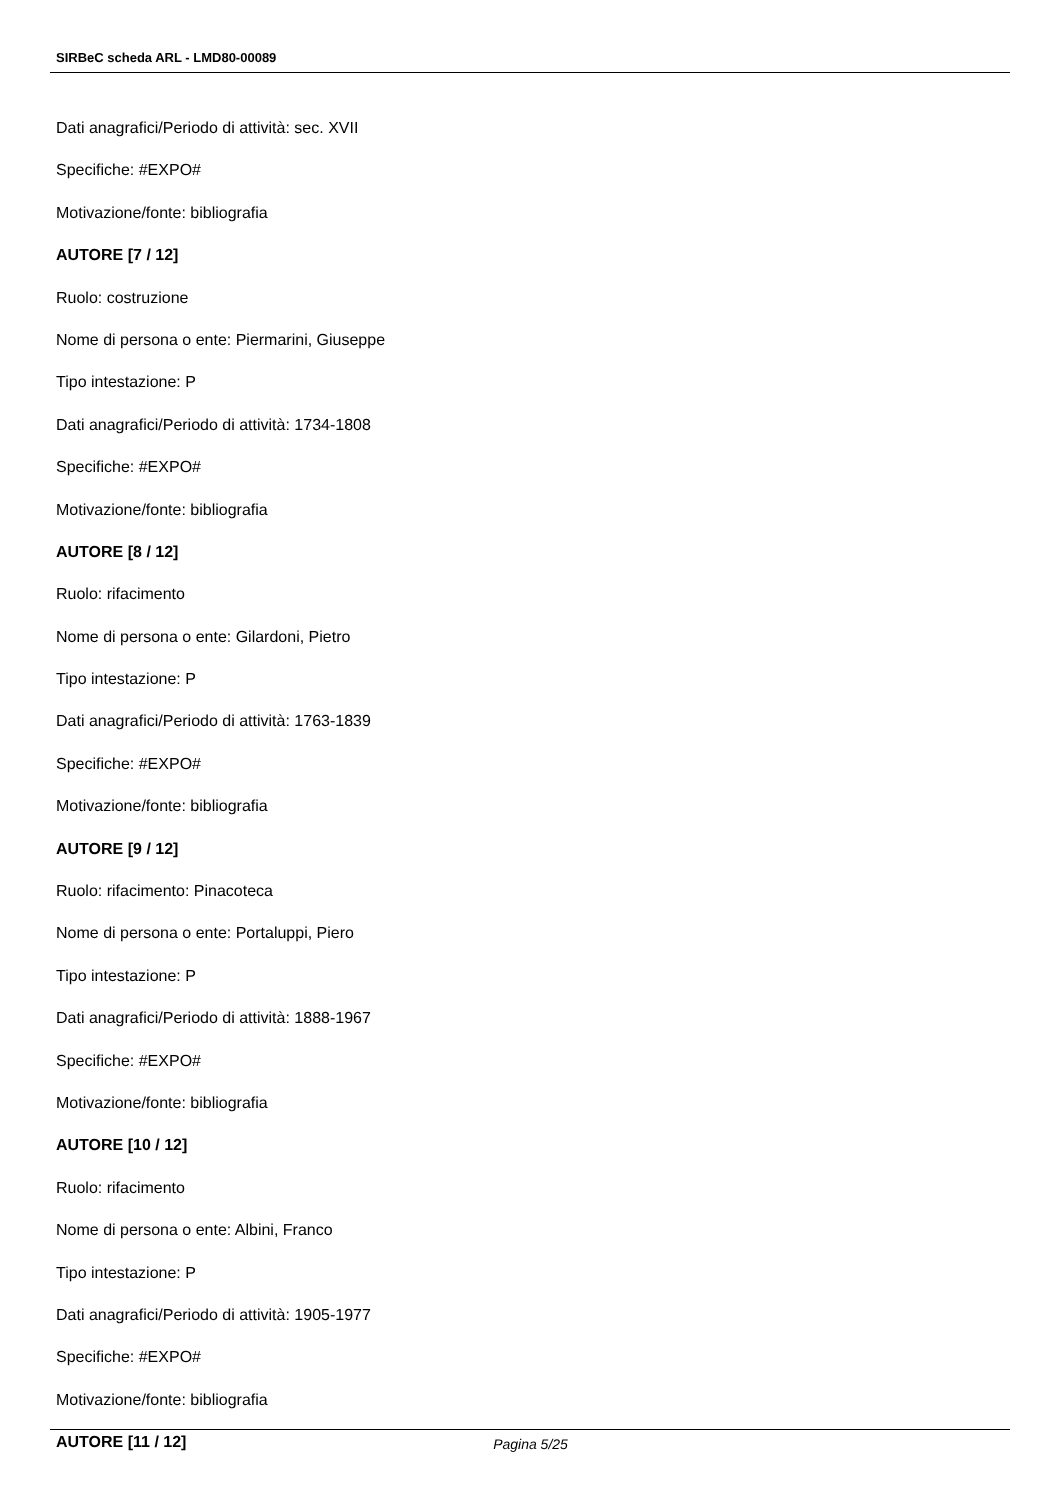SIRBeC scheda ARL - LMD80-00089
Dati anagrafici/Periodo di attività: sec. XVII
Specifiche: #EXPO#
Motivazione/fonte: bibliografia
AUTORE [7 / 12]
Ruolo: costruzione
Nome di persona o ente: Piermarini, Giuseppe
Tipo intestazione: P
Dati anagrafici/Periodo di attività: 1734-1808
Specifiche: #EXPO#
Motivazione/fonte: bibliografia
AUTORE [8 / 12]
Ruolo: rifacimento
Nome di persona o ente: Gilardoni, Pietro
Tipo intestazione: P
Dati anagrafici/Periodo di attività: 1763-1839
Specifiche: #EXPO#
Motivazione/fonte: bibliografia
AUTORE [9 / 12]
Ruolo: rifacimento: Pinacoteca
Nome di persona o ente: Portaluppi, Piero
Tipo intestazione: P
Dati anagrafici/Periodo di attività: 1888-1967
Specifiche: #EXPO#
Motivazione/fonte: bibliografia
AUTORE [10 / 12]
Ruolo: rifacimento
Nome di persona o ente: Albini, Franco
Tipo intestazione: P
Dati anagrafici/Periodo di attività: 1905-1977
Specifiche: #EXPO#
Motivazione/fonte: bibliografia
AUTORE [11 / 12]
Pagina 5/25